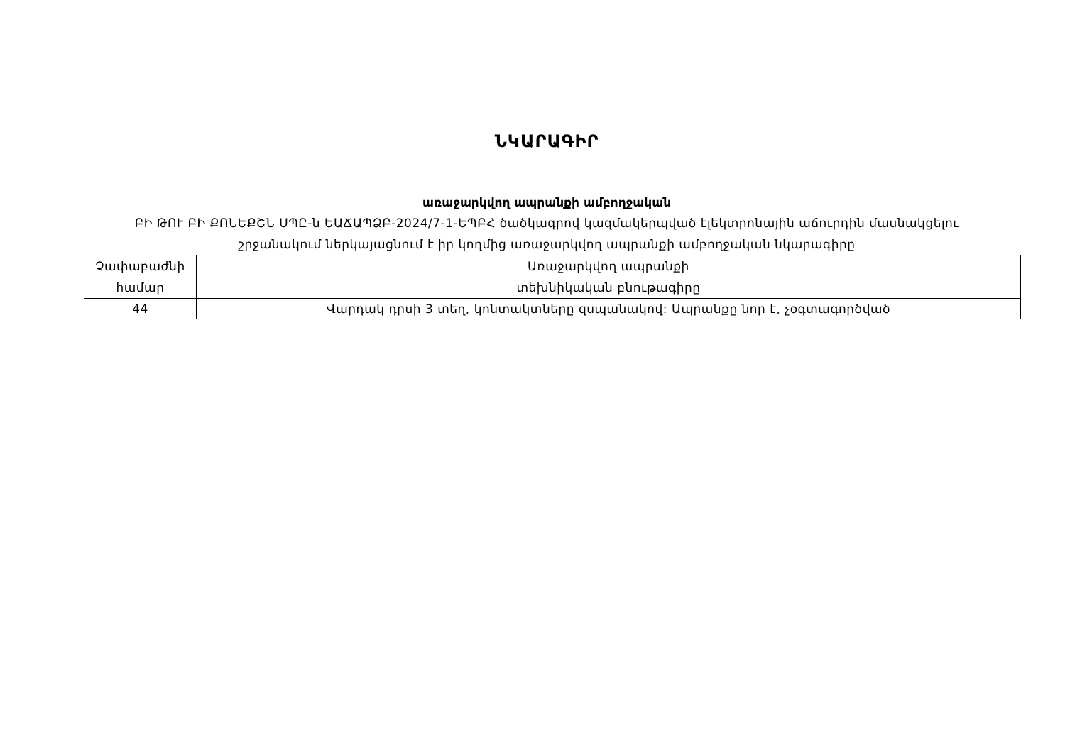ՆԿԱՐԱԳԻՐ
առաջարկվող ապրանքի ամբողջական
ԲԻ ԹՈՒ ԲԻ ՔՈՆԵՔՇՆ ՍՊԸ-ն ԵԱՃԱՊՁԲ-2024/7-1-ԵՊԲՀ ծածկագրով կազմակերպված էլեկտրոնային աճուրդին մասնակցելու
շրջանակում ներկայացնում է իր կողմից առաջարկվող ապրանքի ամբողջական նկարագիրը
| Չափաբաժնի համար | Առաջարկվող ապրանքի |
| | տեխնիկական բնութագիրը |
| 44 | Վարդակ դրսի 3 տեղ, կոնտակտները զսպանակով: Ապրանքը նոր է, չօգտագործված |